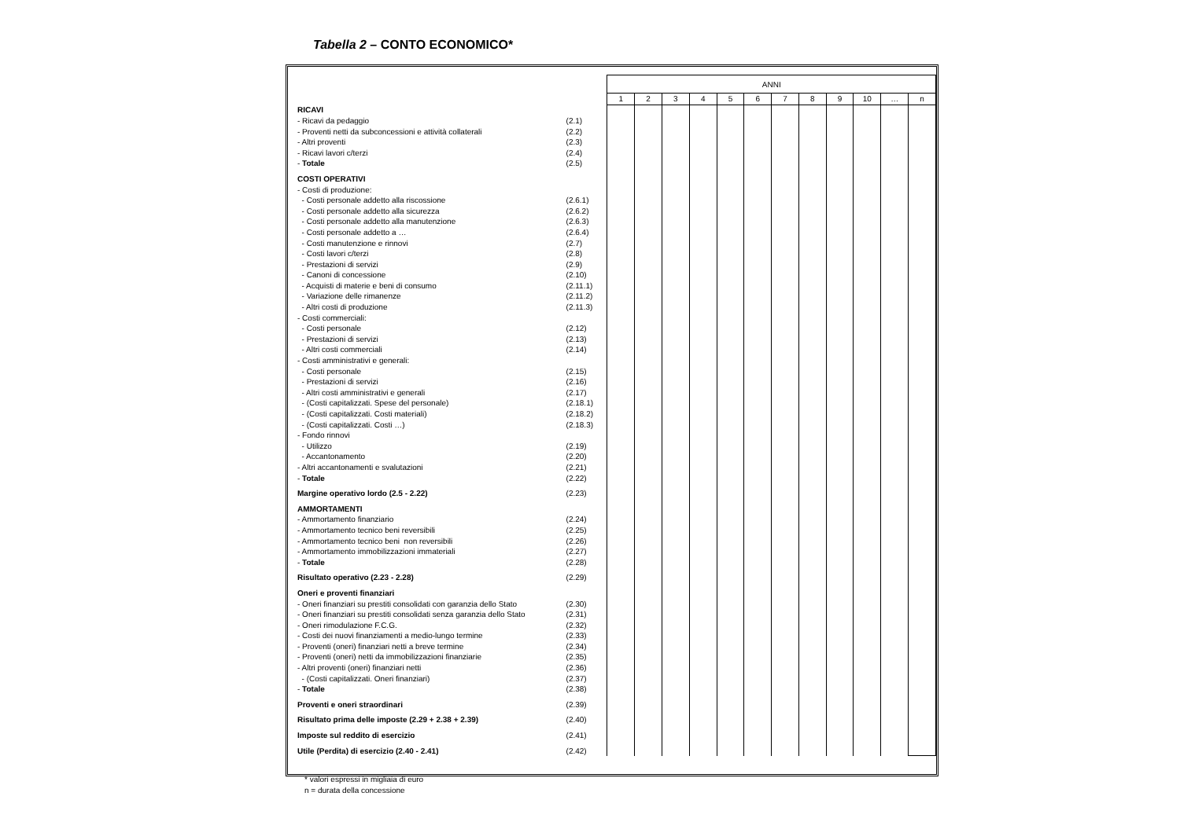Tabella 2 – CONTO ECONOMICO*
| | | ANNI | | | | | | | | | | | |
| | | 1 | 2 | 3 | 4 | 5 | 6 | 7 | 8 | 9 | 10 | … | n |
| RICAVI | | | | | | | | | | | | | |
| - Ricavi da pedaggio | (2.1) | | | | | | | | | | | | |
| - Proventi netti da subconcessioni e attività collaterali | (2.2) | | | | | | | | | | | | |
| - Altri proventi | (2.3) | | | | | | | | | | | | |
| - Ricavi lavori c/terzi | (2.4) | | | | | | | | | | | | |
| - Totale | (2.5) | | | | | | | | | | | | |
| COSTI OPERATIVI | | | | | | | | | | | | | |
| - Costi di produzione: | | | | | | | | | | | | | |
| - Costi personale addetto alla riscossione | (2.6.1) | | | | | | | | | | | | |
| - Costi personale addetto alla sicurezza | (2.6.2) | | | | | | | | | | | | |
| - Costi personale addetto alla manutenzione | (2.6.3) | | | | | | | | | | | | |
| - Costi personale addetto a … | (2.6.4) | | | | | | | | | | | | |
| - Costi manutenzione e rinnovi | (2.7) | | | | | | | | | | | | |
| - Costi lavori c/terzi | (2.8) | | | | | | | | | | | | |
| - Prestazioni di servizi | (2.9) | | | | | | | | | | | | |
| - Canoni di concessione | (2.10) | | | | | | | | | | | | |
| - Acquisti di materie e beni di consumo | (2.11.1) | | | | | | | | | | | | |
| - Variazione delle rimanenze | (2.11.2) | | | | | | | | | | | | |
| - Altri costi di produzione | (2.11.3) | | | | | | | | | | | | |
| - Costi commerciali: | | | | | | | | | | | | | |
| - Costi personale | (2.12) | | | | | | | | | | | | |
| - Prestazioni di servizi | (2.13) | | | | | | | | | | | | |
| - Altri costi commerciali | (2.14) | | | | | | | | | | | | |
| - Costi amministrativi e generali: | | | | | | | | | | | | | |
| - Costi personale | (2.15) | | | | | | | | | | | | |
| - Prestazioni di servizi | (2.16) | | | | | | | | | | | | |
| - Altri costi amministrativi e generali | (2.17) | | | | | | | | | | | | |
| - (Costi capitalizzati. Spese del personale) | (2.18.1) | | | | | | | | | | | | |
| - (Costi capitalizzati. Costi materiali) | (2.18.2) | | | | | | | | | | | | |
| - (Costi capitalizzati. Costi …) | (2.18.3) | | | | | | | | | | | | |
| - Fondo rinnovi | | | | | | | | | | | | | |
| - Utilizzo | (2.19) | | | | | | | | | | | | |
| - Accantonamento | (2.20) | | | | | | | | | | | | |
| - Altri accantonamenti e svalutazioni | (2.21) | | | | | | | | | | | | |
| - Totale | (2.22) | | | | | | | | | | | | |
| Margine operativo lordo (2.5 - 2.22) | (2.23) | | | | | | | | | | | | |
| AMMORTAMENTI | | | | | | | | | | | | | |
| - Ammortamento finanziario | (2.24) | | | | | | | | | | | | |
| - Ammortamento tecnico beni reversibili | (2.25) | | | | | | | | | | | | |
| - Ammortamento tecnico beni non reversibili | (2.26) | | | | | | | | | | | | |
| - Ammortamento immobilizzazioni immateriali | (2.27) | | | | | | | | | | | | |
| - Totale | (2.28) | | | | | | | | | | | | |
| Risultato operativo (2.23 - 2.28) | (2.29) | | | | | | | | | | | | |
| Oneri e proventi finanziari | | | | | | | | | | | | | |
| - Oneri finanziari su prestiti consolidati con garanzia dello Stato | (2.30) | | | | | | | | | | | | |
| - Oneri finanziari su prestiti consolidati senza garanzia dello Stato | (2.31) | | | | | | | | | | | | |
| - Oneri rimodulazione F.C.G. | (2.32) | | | | | | | | | | | | |
| - Costi dei nuovi finanziamenti a medio-lungo termine | (2.33) | | | | | | | | | | | | |
| - Proventi (oneri) finanziari netti a breve termine | (2.34) | | | | | | | | | | | | |
| - Proventi (oneri) netti da immobilizzazioni finanziarie | (2.35) | | | | | | | | | | | | |
| - Altri proventi (oneri) finanziari netti | (2.36) | | | | | | | | | | | | |
| - (Costi capitalizzati. Oneri finanziari) | (2.37) | | | | | | | | | | | | |
| - Totale | (2.38) | | | | | | | | | | | | |
| Proventi e oneri straordinari | (2.39) | | | | | | | | | | | | |
| Risultato prima delle imposte (2.29 + 2.38 + 2.39) | (2.40) | | | | | | | | | | | | |
| Imposte sul reddito di esercizio | (2.41) | | | | | | | | | | | | |
| Utile (Perdita) di esercizio (2.40 - 2.41) | (2.42) | | | | | | | | | | | | |
* valori espressi in migliaia di euro
n = durata della concessione